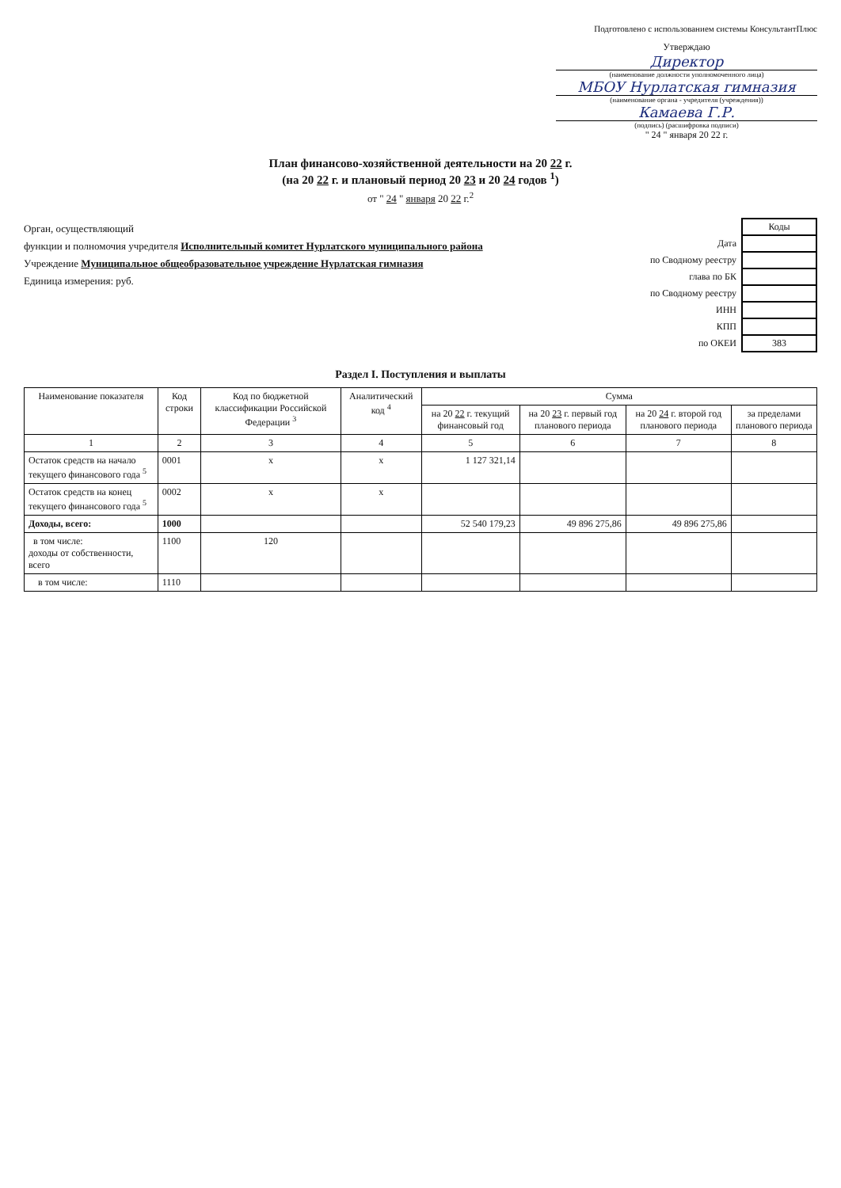Подготовлено с использованием системы КонсультантПлюс
Утверждаю
Директор
(наименование должности уполномоченного лица)
МБОУ Нурлатская гимназия
(наименование органа - учредителя (учреждения))
Камаева Г.Р.
(подпись) (расшифровка подписи)
" 24 " января 20 22 г.
План финансово-хозяйственной деятельности на 20 22 г.
(на 20 22 г. и плановый период 20 23 и 20 24 годов <sup>1</sup>)
от " 24 " января 20 22 г.<sup>2</sup>
Орган, осуществляющий
функции и полномочия учредителя Исполнительный комитет Нурлатского муниципального района
Учреждение Муниципальное общеобразовательное учреждение Нурлатская гимназия
Единица измерения: руб.
| | Коды |
| Дата | |
| по Сводному реестру | |
| глава по БК | |
| по Сводному реестру | |
| ИНН | |
| КПП | |
| по ОКЕИ | 383 |
Раздел I. Поступления и выплаты
| Наименование показателя | Код строки | Код по бюджетной классификации Российской Федерации <sup>3</sup> | Аналитический код <sup>4</sup> | Сумма | | | |
| --- | --- | --- | --- | --- | --- | --- | --- |
| | | | | на 20 22 г. текущий финансовый год | на 20 23 г. первый год планового периода | на 20 24 г. второй год планового периода | за пределами планового периода |
| 1 | 2 | 3 | 4 | 5 | 6 | 7 | 8 |
| Остаток средств на начало текущего финансового года <sup>5</sup> | 0001 | x | x | 1 127 321,14 | | | |
| Остаток средств на конец текущего финансового года <sup>5</sup> | 0002 | x | x | | | | |
| Доходы, всего: | 1000 | | | 52 540 179,23 | 49 896 275,86 | 49 896 275,86 | |
| в том числе: доходы от собственности, всего | 1100 | 120 | | | | | |
| в том числе: | 1110 | | | | | | |